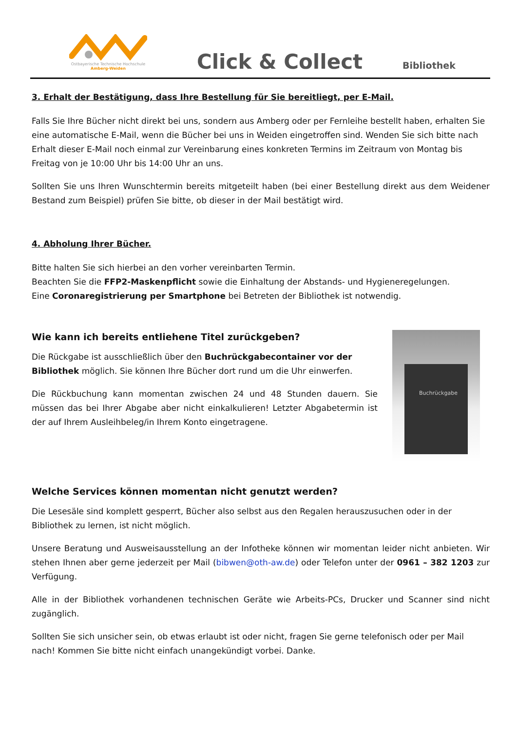Ostbayerische Technische Hochschule
Amberg-Weiden
Click & Collect
Bibliothek
3. Erhalt der Bestätigung, dass Ihre Bestellung für Sie bereitliegt, per E-Mail.
Falls Sie Ihre Bücher nicht direkt bei uns, sondern aus Amberg oder per Fernleihe bestellt haben, erhalten Sie eine automatische E-Mail, wenn die Bücher bei uns in Weiden eingetroffen sind. Wenden Sie sich bitte nach Erhalt dieser E-Mail noch einmal zur Vereinbarung eines konkreten Termins im Zeitraum von Montag bis Freitag von je 10:00 Uhr bis 14:00 Uhr an uns.
Sollten Sie uns Ihren Wunschtermin bereits mitgeteilt haben (bei einer Bestellung direkt aus dem Weidener Bestand zum Beispiel) prüfen Sie bitte, ob dieser in der Mail bestätigt wird.
4. Abholung Ihrer Bücher.
Bitte halten Sie sich hierbei an den vorher vereinbarten Termin.
Beachten Sie die FFP2-Maskenpflicht sowie die Einhaltung der Abstands- und Hygieneregelungen.
Eine Coronaregistrierung per Smartphone bei Betreten der Bibliothek ist notwendig.
Wie kann ich bereits entliehene Titel zurückgeben?
Die Rückgabe ist ausschließlich über den Buchrückgabecontainer vor der Bibliothek möglich. Sie können Ihre Bücher dort rund um die Uhr einwerfen.
Die Rückbuchung kann momentan zwischen 24 und 48 Stunden dauern. Sie müssen das bei Ihrer Abgabe aber nicht einkalkulieren! Letzter Abgabetermin ist der auf Ihrem Ausleihbeleg/in Ihrem Konto eingetragene.
Buchrückgabe
Welche Services können momentan nicht genutzt werden?
Die Lesesäle sind komplett gesperrt, Bücher also selbst aus den Regalen herauszusuchen oder in der Bibliothek zu lernen, ist nicht möglich.
Unsere Beratung und Ausweisausstellung an der Infotheke können wir momentan leider nicht anbieten. Wir stehen Ihnen aber gerne jederzeit per Mail (bibwen@oth-aw.de) oder Telefon unter der 0961 – 382 1203 zur Verfügung.
Alle in der Bibliothek vorhandenen technischen Geräte wie Arbeits-PCs, Drucker und Scanner sind nicht zugänglich.
Sollten Sie sich unsicher sein, ob etwas erlaubt ist oder nicht, fragen Sie gerne telefonisch oder per Mail nach! Kommen Sie bitte nicht einfach unangekündigt vorbei. Danke.